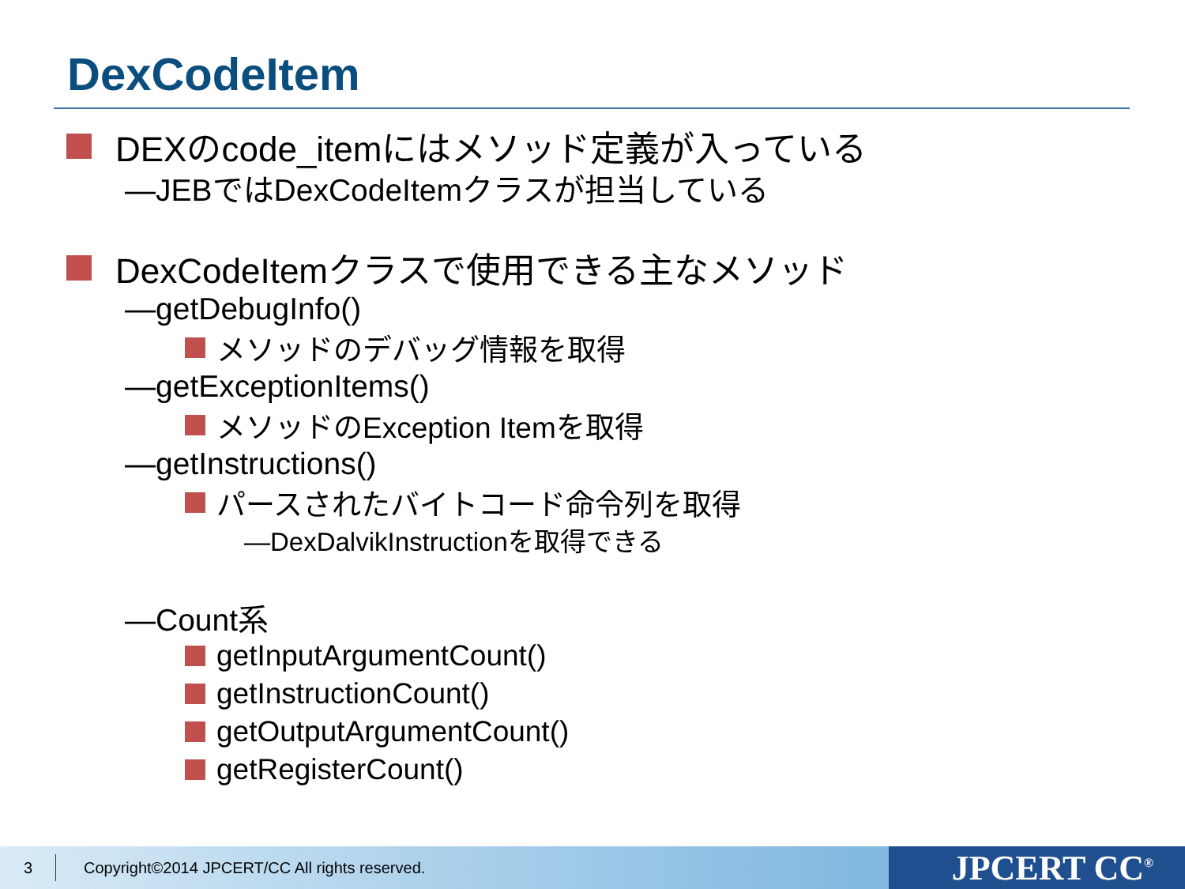DexCodeItem
DEXのcode_itemにはメソッド定義が入っている
—JEBではDexCodeItemクラスが担当している
DexCodeItemクラスで使用できる主なメソッド
—getDebugInfo()
メソッドのデバッグ情報を取得
—getExceptionItems()
メソッドのException Itemを取得
—getInstructions()
パースされたバイトコード命令列を取得
—DexDalvikInstructionを取得できる
—Count系
getInputArgumentCount()
getInstructionCount()
getOutputArgumentCount()
getRegisterCount()
3 Copyright©2014 JPCERT/CC All rights reserved. JPCERT CC<sup>®</sup>